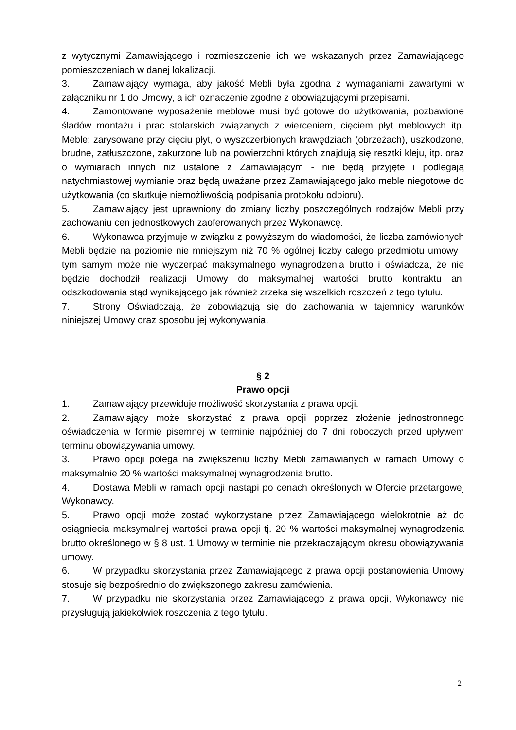z wytycznymi Zamawiającego i rozmieszczenie ich we wskazanych przez Zamawiającego pomieszczeniach w danej lokalizacji.
3. Zamawiający wymaga, aby jakość Mebli była zgodna z wymaganiami zawartymi w załączniku nr 1 do Umowy, a ich oznaczenie zgodne z obowiązującymi przepisami.
4. Zamontowane wyposażenie meblowe musi być gotowe do użytkowania, pozbawione śladów montażu i prac stolarskich związanych z wierceniem, cięciem płyt meblowych itp. Meble: zarysowane przy cięciu płyt, o wyszczerbionych krawędziach (obrzeżach), uszkodzone, brudne, zatłuszczone, zakurzone lub na powierzchni których znajdują się resztki kleju, itp. oraz o wymiarach innych niż ustalone z Zamawiającym - nie będą przyjęte i podlegają natychmiastowej wymianie oraz będą uważane przez Zamawiającego jako meble niegotowe do użytkowania (co skutkuje niemożliwością podpisania protokołu odbioru).
5. Zamawiający jest uprawniony do zmiany liczby poszczególnych rodzajów Mebli przy zachowaniu cen jednostkowych zaoferowanych przez Wykonawcę.
6. Wykonawca przyjmuje w związku z powyższym do wiadomości, że liczba zamówionych Mebli będzie na poziomie nie mniejszym niż 70 % ogólnej liczby całego przedmiotu umowy i tym samym może nie wyczerpać maksymalnego wynagrodzenia brutto i oświadcza, że nie będzie dochodził realizacji Umowy do maksymalnej wartości brutto kontraktu ani odszkodowania stąd wynikającego jak również zrzeka się wszelkich roszczeń z tego tytułu.
7. Strony Oświadczają, że zobowiązują się do zachowania w tajemnicy warunków niniejszej Umowy oraz sposobu jej wykonywania.
§ 2
Prawo opcji
1. Zamawiający przewiduje możliwość skorzystania z prawa opcji.
2. Zamawiający może skorzystać z prawa opcji poprzez złożenie jednostronnego oświadczenia w formie pisemnej w terminie najpóźniej do 7 dni roboczych przed upływem terminu obowiązywania umowy.
3. Prawo opcji polega na zwiększeniu liczby Mebli zamawianych w ramach Umowy o maksymalnie 20 % wartości maksymalnej wynagrodzenia brutto.
4. Dostawa Mebli w ramach opcji nastąpi po cenach określonych w Ofercie przetargowej Wykonawcy.
5. Prawo opcji może zostać wykorzystane przez Zamawiającego wielokrotnie aż do osiągniecia maksymalnej wartości prawa opcji tj. 20 % wartości maksymalnej wynagrodzenia brutto określonego w § 8 ust. 1 Umowy w terminie nie przekraczającym okresu obowiązywania umowy.
6. W przypadku skorzystania przez Zamawiającego z prawa opcji postanowienia Umowy stosuje się bezpośrednio do zwiększonego zakresu zamówienia.
7. W przypadku nie skorzystania przez Zamawiającego z prawa opcji, Wykonawcy nie przysługują jakiekolwiek roszczenia z tego tytułu.
2